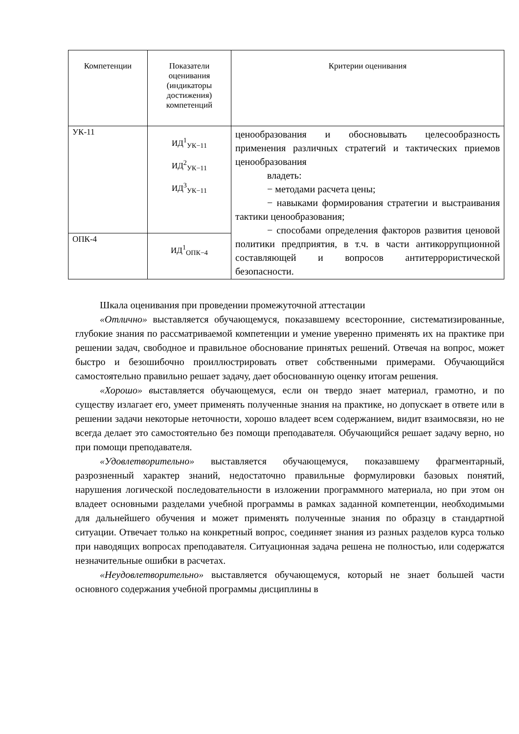| Компетенции | Показатели оценивания (индикаторы достижения) компетенций | Критерии оценивания |
| УК-11 | ИД<sup>1</sup><sub>УК−11</sub> ИД<sup>2</sup><sub>УК−11</sub> ИД<sup>3</sup><sub>УК−11</sub> | ценообразования и обосновывать целесообразность применения различных стратегий и тактических приемов ценообразования владеть: − методами расчета цены; − навыками формирования стратегии и выстраивания тактики ценообразования; − способами определения факторов развития ценовой политики предприятия, в т.ч. в части антикоррупционной составляющей и вопросов антитеррористической безопасности. |
| ОПК-4 | ИД<sup>1</sup><sub>ОПК−4</sub> | |
Шкала оценивания при проведении промежуточной аттестации
«Отлично» выставляется обучающемуся, показавшему всесторонние, систематизированные, глубокие знания по рассматриваемой компетенции и умение уверенно применять их на практике при решении задач, свободное и правильное обоснование принятых решений. Отвечая на вопрос, может быстро и безошибочно проиллюстрировать ответ собственными примерами. Обучающийся самостоятельно правильно решает задачу, дает обоснованную оценку итогам решения.
«Хорошо» выставляется обучающемуся, если он твердо знает материал, грамотно, и по существу излагает его, умеет применять полученные знания на практике, но допускает в ответе или в решении задачи некоторые неточности, хорошо владеет всем содержанием, видит взаимосвязи, но не всегда делает это самостоятельно без помощи преподавателя. Обучающийся решает задачу верно, но при помощи преподавателя.
«Удовлетворительно» выставляется обучающемуся, показавшему фрагментарный, разрозненный характер знаний, недостаточно правильные формулировки базовых понятий, нарушения логической последовательности в изложении программного материала, но при этом он владеет основными разделами учебной программы в рамках заданной компетенции, необходимыми для дальнейшего обучения и может применять полученные знания по образцу в стандартной ситуации. Отвечает только на конкретный вопрос, соединяет знания из разных разделов курса только при наводящих вопросах преподавателя. Ситуационная задача решена не полностью, или содержатся незначительные ошибки в расчетах.
«Неудовлетворительно» выставляется обучающемуся, который не знает большей части основного содержания учебной программы дисциплины в